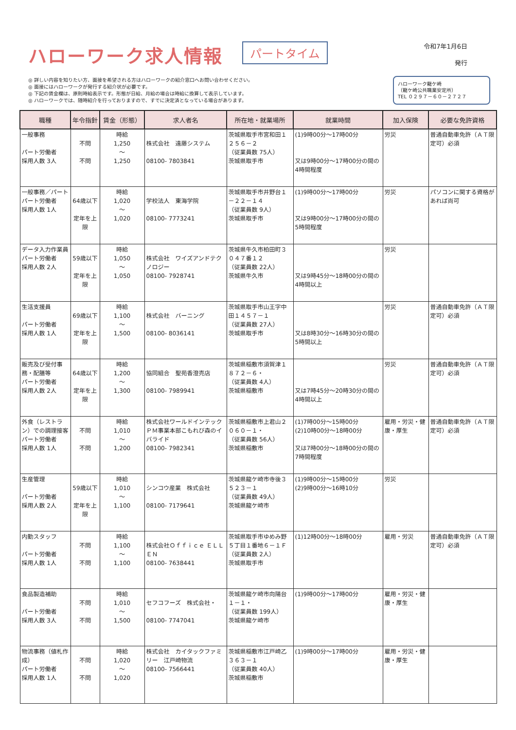ハローワーク求人情報
パートタイム
令和7年1月6日
発行
◎ 詳しい内容を知りたい方、面接を希望される方はハローワークの紹介窓口へお問い合わせください。
◎ 面接にはハローワークが発行する紹介状が必要です。
◎ 下記の賃金欄は、原則時給表示です。形態が日給、月給の場合は時給に換算して表示しています。
◎ ハローワークでは、随時紹介を行っておりますので、すでに決定済となっている場合があります。
ハローワーク龍ケ崎
（龍ケ崎公共職業安定所）
TEL ０２９７－６０－２７２７
| 職種 | 年令指針 | 賃金（形態） | 求人者名 | 所在地・就業場所 | 就業時間 | 加入保険 | 必要な免許資格 |
| --- | --- | --- | --- | --- | --- | --- | --- |
| 一般事務 パート労働者 採用人数 3人 | 不問 不問 | 時給 1,250 ～ 1,250 | 株式会社 遠藤システム 08100- 7803841 | 茨城県取手市宮和田１２５６－２ （従業員数 75人） 茨城県取手市 | (1)9時00分～17時00分 又は9時00分～17時00分の間の4時間程度 | 労災 | 普通自動車免許（ＡＴ限定可）必須 |
| 一般事務／パート パート労働者 採用人数 1人 | 64歳以下 定年を上限 | 時給 1,020 ～ 1,020 | 学校法人 東海学院 08100- 7773241 | 茨城県取手市井野台１－２２－１４ （従業員数 9人） 茨城県取手市 | (1)9時00分～17時00分 又は9時00分～17時00分の間の5時間程度 | 労災 | パソコンに関する資格があれば尚可 |
| データ入力作業員 パート労働者 採用人数 2人 | 59歳以下 定年を上限 | 時給 1,050 ～ 1,050 | 株式会社 ワイズアンドテクノロジー 08100- 7928741 | 茨城県牛久市柏田町３０４７番１２ （従業員数 22人） 茨城県牛久市 | 又は9時45分～18時00分の間の4時間以上 | 労災 | |
| 生活支援員 パート労働者 採用人数 1人 | 69歳以下 定年を上限 | 時給 1,100 ～ 1,500 | 株式会社 バーニング 08100- 8036141 | 茨城県取手市山王字中田１４５７－１ （従業員数 27人） 茨城県取手市 | 又は8時30分～16時30分の間の5時間以上 | 労災 | 普通自動車免許（ＡＴ限定可）必須 |
| 販売及び受付事務・配膳等 パート労働者 採用人数 2人 | 64歳以下 定年を上限 | 時給 1,200 ～ 1,300 | 協同組合 聖苑香澄売店 08100- 7989941 | 茨城県稲敷市須賀津１８７２－６・ （従業員数 4人） 茨城県稲敷市 | 又は7時45分～20時30分の間の4時間以上 | 労災 | 普通自動車免許（ＡＴ限定可）必須 |
| 外食（レストラン）での調理接客 パート労働者 採用人数 1人 | 不問 不問 | 時給 1,010 ～ 1,200 | 株式会社ワールドインテック ＰＭ事業本部こもれび森のイバライド 08100- 7982341 | 茨城県稲敷市上君山２０６０－１・ （従業員数 56人） 茨城県稲敷市 | (1)7時00分～15時00分 (2)10時00分～18時00分 又は7時00分～18時00分の間の7時間程度 | 雇用・労災・健康・厚生 | 普通自動車免許（ＡＴ限定可）必須 |
| 生産管理 パート労働者 採用人数 2人 | 59歳以下 定年を上限 | 時給 1,010 ～ 1,100 | シンコウ産業 株式会社 08100- 7179641 | 茨城県龍ケ崎市寺後３５２３－１ （従業員数 49人） 茨城県龍ケ崎市 | (1)9時00分～15時00分 (2)9時00分～16時10分 | 労災 | |
| 内勤スタッフ パート労働者 採用人数 1人 | 不問 不問 | 時給 1,100 ～ 1,100 | 株式会社Ｏｆｆｉｃｅ ＥＬＬＥＮ 08100- 7638441 | 茨城県取手市ゆめみ野５丁目１番地６－１Ｆ （従業員数 2人） 茨城県取手市 | (1)12時00分～18時00分 | 雇用・労災 | 普通自動車免許（ＡＴ限定可）必須 |
| 食品製造補助 パート労働者 採用人数 3人 | 不問 不問 | 時給 1,010 ～ 1,500 | セフコフーズ 株式会社・ 08100- 7747041 | 茨城県龍ケ崎市向陽台１－１・ （従業員数 199人） 茨城県龍ケ崎市 | (1)9時00分～17時00分 | 雇用・労災・健康・厚生 | |
| 物流事務（値札作成） パート労働者 採用人数 1人 | 不問 不問 | 時給 1,020 ～ 1,020 | 株式会社 カイタックファミリー 江戸崎物流 08100- 7566441 | 茨城県稲敷市江戸崎乙３６３－１ （従業員数 40人） 茨城県稲敷市 | (1)9時00分～17時00分 | 雇用・労災・健康・厚生 | |